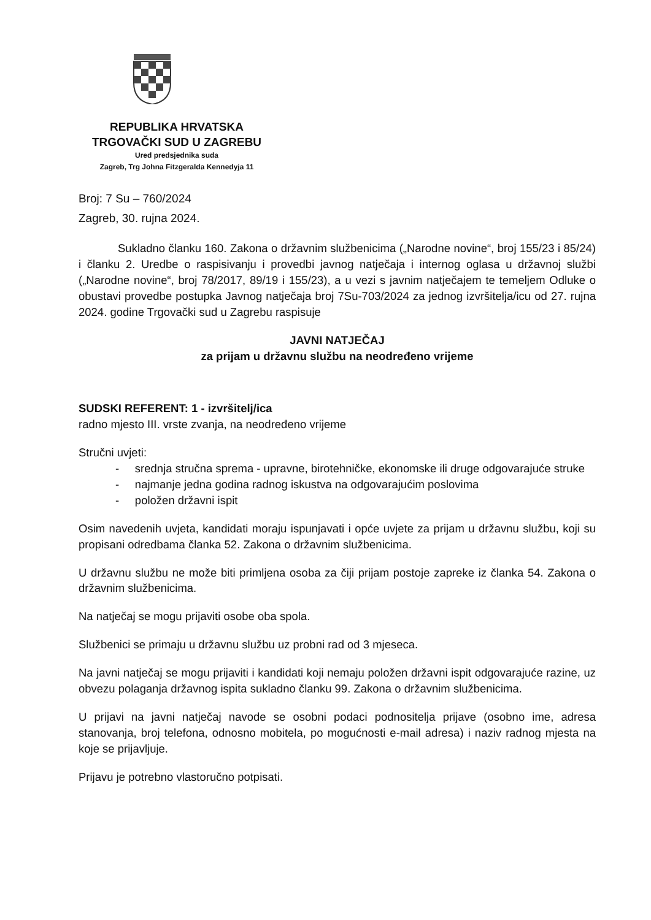REPUBLIKA HRVATSKA
TRGOVAČKI SUD U ZAGREBU
Ured predsjednika suda
Zagreb, Trg Johna Fitzgeralda Kennedyja 11
Broj: 7 Su – 760/2024
Zagreb, 30. rujna 2024.
Sukladno članku 160. Zakona o državnim službenicima („Narodne novine“, broj 155/23 i 85/24) i članku 2. Uredbe o raspisivanju i provedbi javnog natječaja i internog oglasa u državnoj službi („Narodne novine“, broj 78/2017, 89/19 i 155/23), a u vezi s javnim natječajem te temeljem Odluke o obustavi provedbe postupka Javnog natječaja broj 7Su-703/2024 za jednog izvršitelja/icu od 27. rujna 2024. godine Trgovački sud u Zagrebu raspisuje
JAVNI NATJEČAJ
za prijam u državnu službu na neodređeno vrijeme
SUDSKI REFERENT: 1 - izvršitelj/ica
radno mjesto III. vrste zvanja, na neodređeno vrijeme
Stručni uvjeti:
- srednja stručna sprema - upravne, birotehničke, ekonomske ili druge odgovarajuće struke
- najmanje jedna godina radnog iskustva na odgovarajućim poslovima
- položen državni ispit
Osim navedenih uvjeta, kandidati moraju ispunjavati i opće uvjete za prijam u državnu službu, koji su propisani odredbama članka 52. Zakona o državnim službenicima.
U državnu službu ne može biti primljena osoba za čiji prijam postoje zapreke iz članka 54. Zakona o državnim službenicima.
Na natječaj se mogu prijaviti osobe oba spola.
Službenici se primaju u državnu službu uz probni rad od 3 mjeseca.
Na javni natječaj se mogu prijaviti i kandidati koji nemaju položen državni ispit odgovarajuće razine, uz obvezu polaganja državnog ispita sukladno članku 99. Zakona o državnim službenicima.
U prijavi na javni natječaj navode se osobni podaci podnositelja prijave (osobno ime, adresa stanovanja, broj telefona, odnosno mobitela, po mogućnosti e-mail adresa) i naziv radnog mjesta na koje se prijavljuje.
Prijavu je potrebno vlastoručno potpisati.